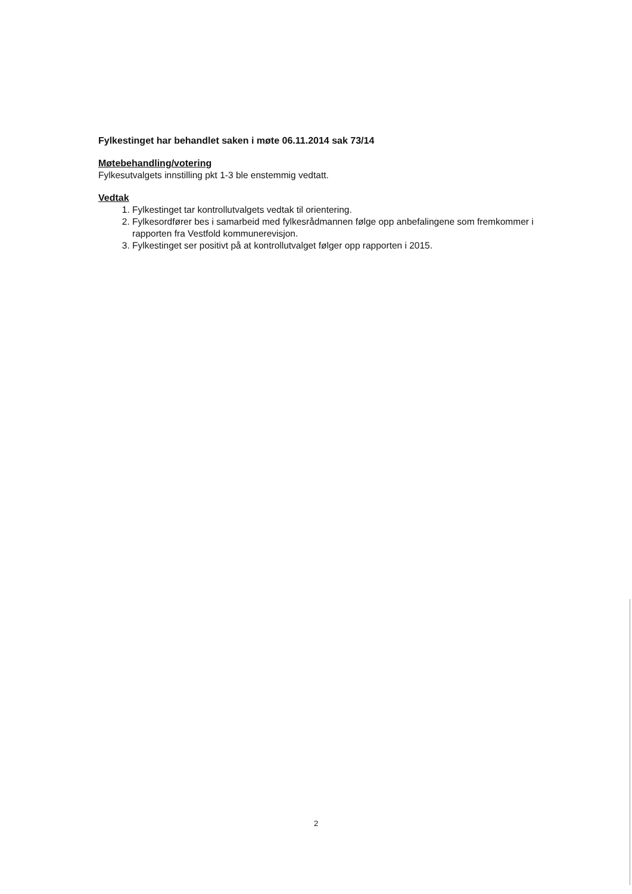Fylkestinget har behandlet saken i møte 06.11.2014 sak 73/14
Møtebehandling/votering
Fylkesutvalgets innstilling pkt 1-3 ble enstemmig vedtatt.
Vedtak
1. Fylkestinget tar kontrollutvalgets vedtak til orientering.
2. Fylkesordfører bes i samarbeid med fylkesrådmannen følge opp anbefalingene som fremkommer i rapporten fra Vestfold kommunerevisjon.
3. Fylkestinget ser positivt på at kontrollutvalget følger opp rapporten i 2015.
2